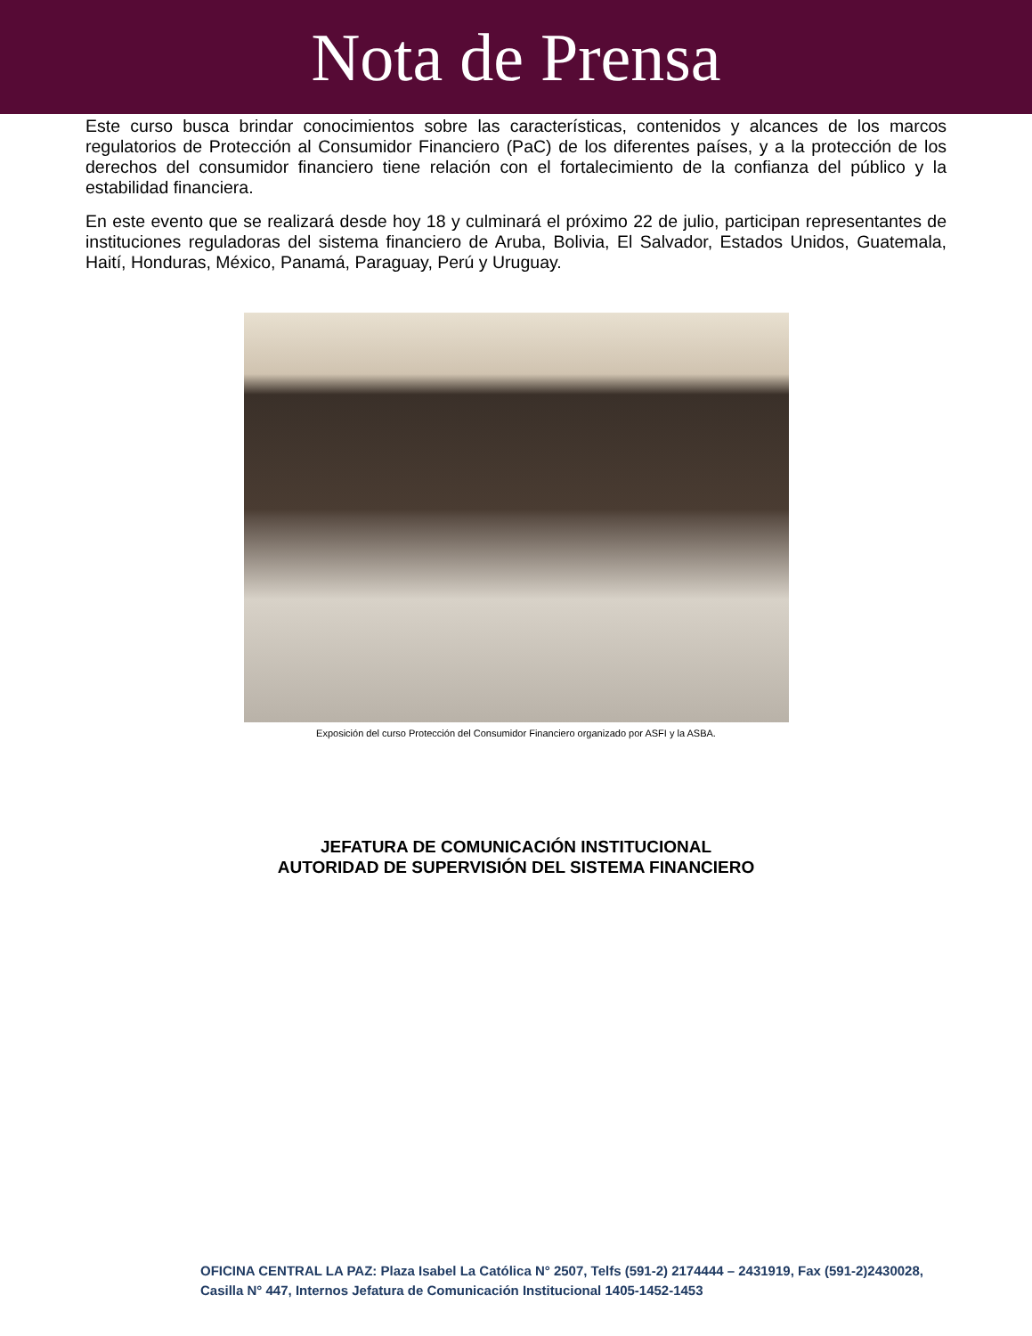Nota de Prensa
Este curso busca brindar conocimientos sobre las características, contenidos y alcances de los marcos regulatorios de Protección al Consumidor Financiero (PaC) de los diferentes países, y a la protección de los derechos del consumidor financiero tiene relación con el fortalecimiento de la confianza del público y la estabilidad financiera.
En este evento que se realizará desde hoy 18 y culminará el próximo 22 de julio, participan representantes de instituciones reguladoras del sistema financiero de Aruba, Bolivia, El Salvador, Estados Unidos, Guatemala, Haití, Honduras, México, Panamá, Paraguay, Perú y Uruguay.
Exposición del curso Protección del Consumidor Financiero organizado por ASFI y la ASBA.
JEFATURA DE COMUNICACIÓN INSTITUCIONAL
AUTORIDAD DE SUPERVISIÓN DEL SISTEMA FINANCIERO
OFICINA CENTRAL LA PAZ: Plaza Isabel La Católica N° 2507, Telfs (591-2) 2174444 – 2431919, Fax (591-2)2430028, Casilla N° 447, Internos Jefatura de Comunicación Institucional 1405-1452-1453